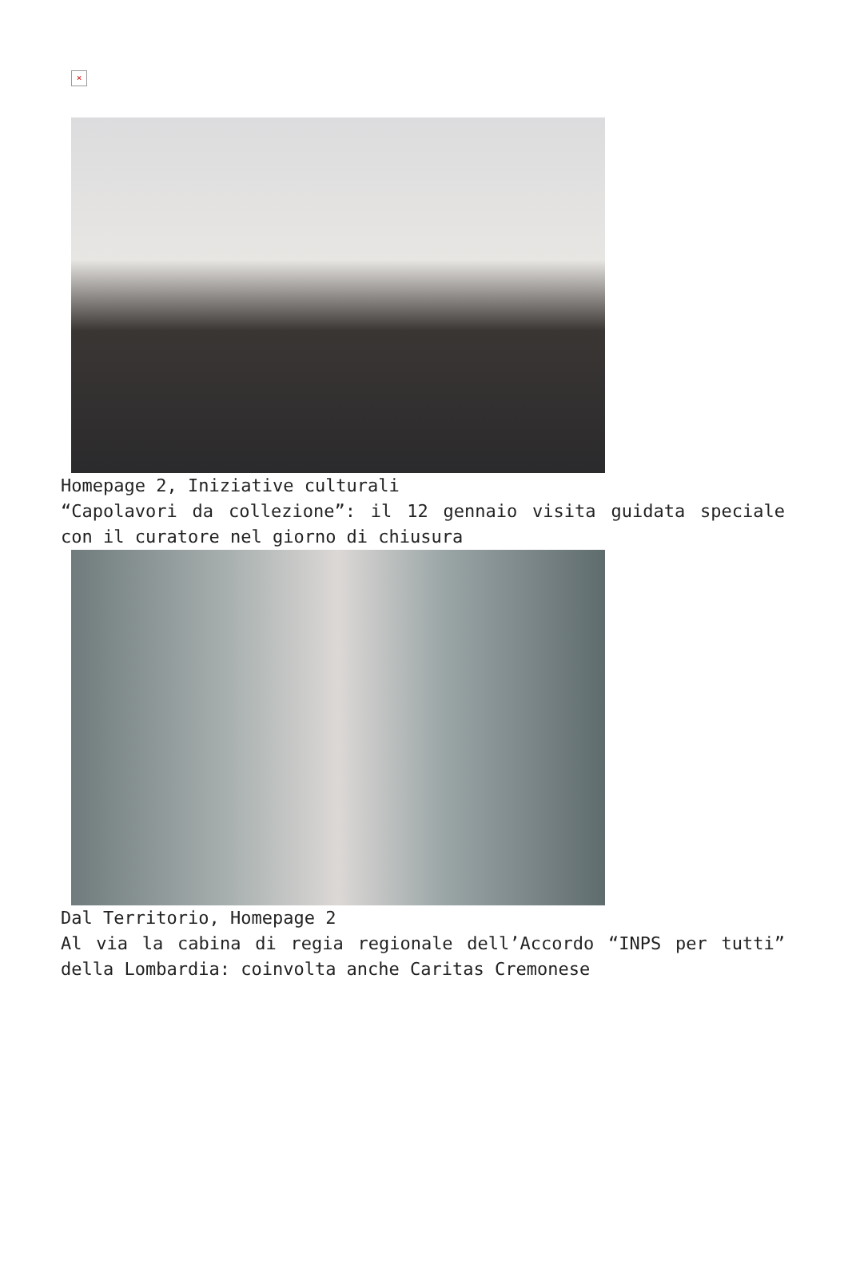×
Homepage 2, Iniziative culturali
“Capolavori da collezione”: il 12 gennaio visita guidata speciale con il curatore nel giorno di chiusura
Dal Territorio, Homepage 2
Al via la cabina di regia regionale dell’Accordo “INPS per tutti” della Lombardia: coinvolta anche Caritas Cremonese